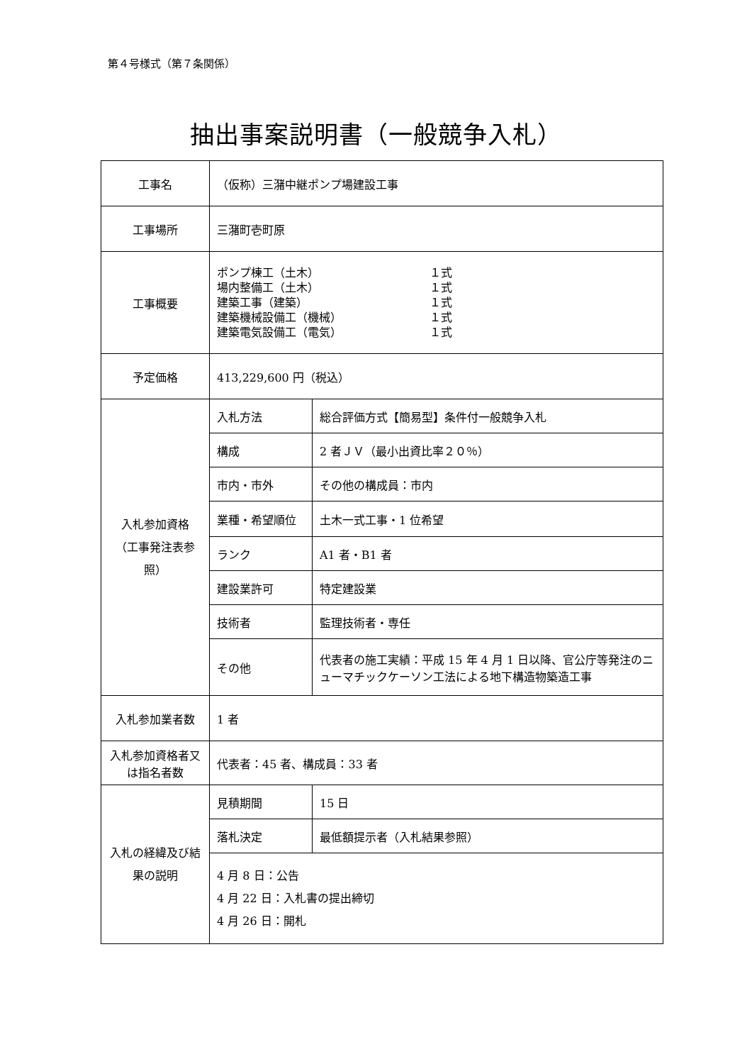第４号様式（第７条関係）
抽出事案説明書（一般競争入札）
| 工事名 | （仮称）三潴中継ポンプ場建設工事 | |
| 工事場所 | 三潴町壱町原 | |
| 工事概要 | / ポンプ棟工（土木） 場内整備工（土木） 建築工事（建築） 建築機械設備工（機械） 建築電気設備工（電気） / １式 １式 １式 １式 １式 / | |
| 予定価格 | 413,229,600 円（税込） | |
| 入札参加資格 （工事発注表参照） | 入札方法 | 総合評価方式【簡易型】条件付一般競争入札 |
| | 構成 | 2 者ＪＶ（最小出資比率２０％） |
| | 市内・市外 | その他の構成員：市内 |
| | 業種・希望順位 | 土木一式工事・1 位希望 |
| | ランク | A1 者・B1 者 |
| | 建設業許可 | 特定建設業 |
| | 技術者 | 監理技術者・専任 |
| | その他 | 代表者の施工実績：平成 15 年 4 月 1 日以降、官公庁等発注のニューマチックケーソン工法による地下構造物築造工事 |
| 入札参加業者数 | 1 者 | |
| 入札参加資格者又は指名者数 | 代表者：45 者、構成員：33 者 | |
| 入札の経緯及び結果の説明 | 見積期間 | 15 日 |
| | 落札決定 | 最低額提示者（入札結果参照） |
| | 4 月 8 日：公告 4 月 22 日：入札書の提出締切 4 月 26 日：開札 | |